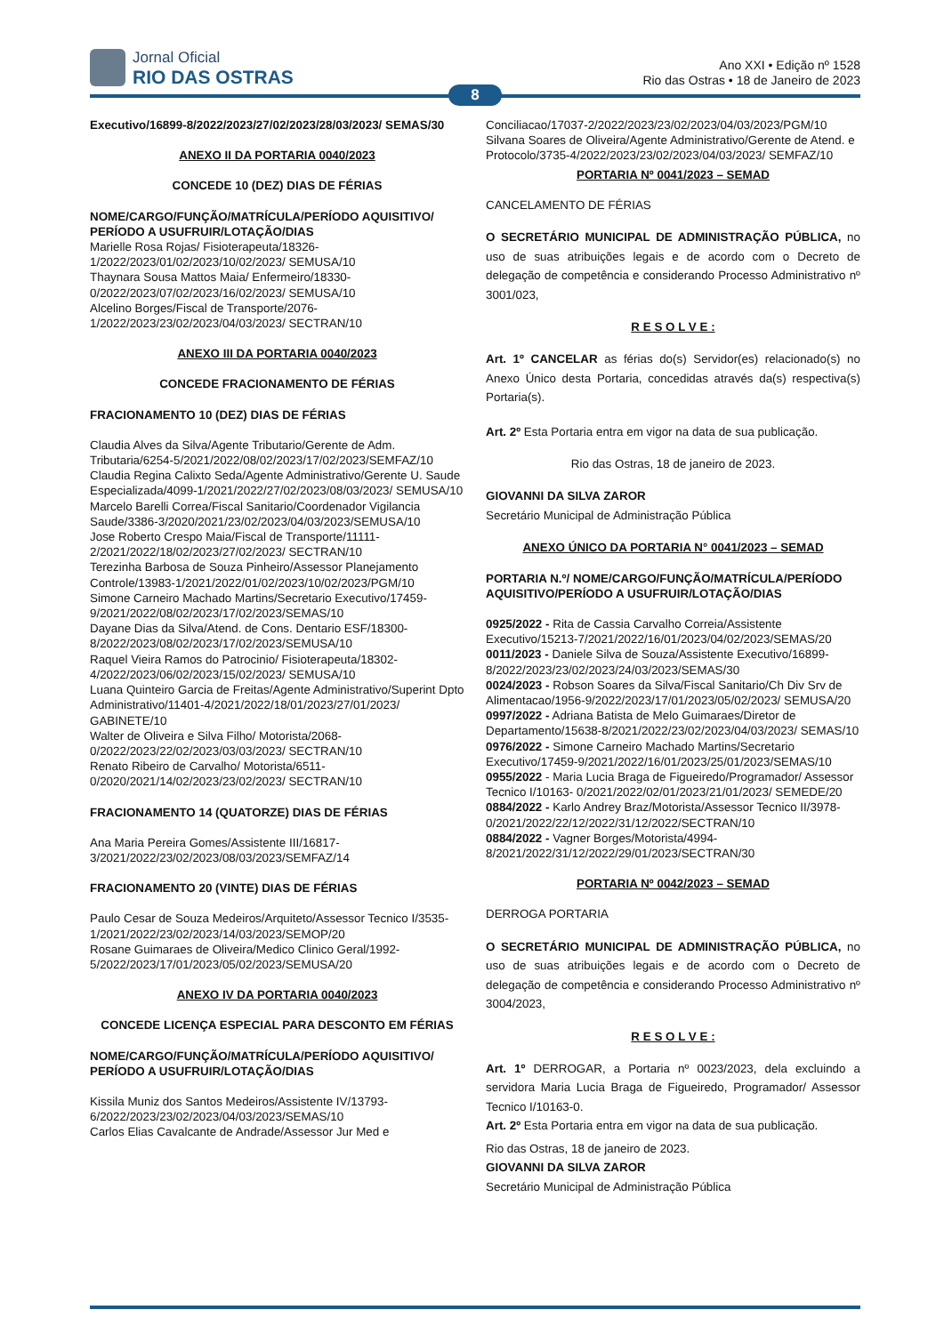Jornal Oficial
RIO DAS OSTRAS
Ano XXI • Edição nº 1528
Rio das Ostras • 18 de Janeiro de 2023
8
Executivo/16899-8/2022/2023/27/02/2023/28/03/2023/ SEMAS/30
ANEXO II DA PORTARIA 0040/2023
CONCEDE 10 (DEZ) DIAS DE FÉRIAS
NOME/CARGO/FUNÇÃO/MATRÍCULA/PERÍODO AQUISITIVO/ PERÍODO A USUFRUIR/LOTAÇÃO/DIAS
Marielle Rosa Rojas/ Fisioterapeuta/18326-1/2022/2023/01/02/2023/10/02/2023/ SEMUSA/10
Thaynara Sousa Mattos Maia/ Enfermeiro/18330-0/2022/2023/07/02/2023/16/02/2023/ SEMUSA/10
Alcelino Borges/Fiscal de Transporte/2076-1/2022/2023/23/02/2023/04/03/2023/ SECTRAN/10
ANEXO III DA PORTARIA 0040/2023
CONCEDE FRACIONAMENTO DE FÉRIAS
FRACIONAMENTO 10 (DEZ) DIAS DE FÉRIAS
Claudia Alves da Silva/Agente Tributario/Gerente de Adm. Tributaria/6254-5/2021/2022/08/02/2023/17/02/2023/SEMFAZ/10
Claudia Regina Calixto Seda/Agente Administrativo/Gerente U. Saude Especializada/4099-1/2021/2022/27/02/2023/08/03/2023/ SEMUSA/10
Marcelo Barelli Correa/Fiscal Sanitario/Coordenador Vigilancia Saude/3386-3/2020/2021/23/02/2023/04/03/2023/SEMUSA/10
Jose Roberto Crespo Maia/Fiscal de Transporte/11111-2/2021/2022/18/02/2023/27/02/2023/ SECTRAN/10
Terezinha Barbosa de Souza Pinheiro/Assessor Planejamento Controle/13983-1/2021/2022/01/02/2023/10/02/2023/PGM/10
Simone Carneiro Machado Martins/Secretario Executivo/17459-9/2021/2022/08/02/2023/17/02/2023/SEMAS/10
Dayane Dias da Silva/Atend. de Cons. Dentario ESF/18300-8/2022/2023/08/02/2023/17/02/2023/SEMUSA/10
Raquel Vieira Ramos do Patrocinio/ Fisioterapeuta/18302-4/2022/2023/06/02/2023/15/02/2023/ SEMUSA/10
Luana Quinteiro Garcia de Freitas/Agente Administrativo/Superint Dpto Administrativo/11401-4/2021/2022/18/01/2023/27/01/2023/ GABINETE/10
Walter de Oliveira e Silva Filho/ Motorista/2068-0/2022/2023/22/02/2023/03/03/2023/ SECTRAN/10
Renato Ribeiro de Carvalho/ Motorista/6511-0/2020/2021/14/02/2023/23/02/2023/ SECTRAN/10
FRACIONAMENTO 14 (QUATORZE) DIAS DE FÉRIAS
Ana Maria Pereira Gomes/Assistente III/16817-3/2021/2022/23/02/2023/08/03/2023/SEMFAZ/14
FRACIONAMENTO 20 (VINTE) DIAS DE FÉRIAS
Paulo Cesar de Souza Medeiros/Arquiteto/Assessor Tecnico I/3535-1/2021/2022/23/02/2023/14/03/2023/SEMOP/20
Rosane Guimaraes de Oliveira/Medico Clinico Geral/1992-5/2022/2023/17/01/2023/05/02/2023/SEMUSA/20
ANEXO IV DA PORTARIA 0040/2023
CONCEDE LICENÇA ESPECIAL PARA DESCONTO EM FÉRIAS
NOME/CARGO/FUNÇÃO/MATRÍCULA/PERÍODO AQUISITIVO/ PERÍODO A USUFRUIR/LOTAÇÃO/DIAS
Kissila Muniz dos Santos Medeiros/Assistente IV/13793-6/2022/2023/23/02/2023/04/03/2023/SEMAS/10
Carlos Elias Cavalcante de Andrade/Assessor Jur Med e
Conciliacao/17037-2/2022/2023/23/02/2023/04/03/2023/PGM/10
Silvana Soares de Oliveira/Agente Administrativo/Gerente de Atend. e Protocolo/3735-4/2022/2023/23/02/2023/04/03/2023/ SEMFAZ/10
PORTARIA Nº 0041/2023 – SEMAD
CANCELAMENTO DE FÉRIAS
O SECRETÁRIO MUNICIPAL DE ADMINISTRAÇÃO PÚBLICA, no uso de suas atribuições legais e de acordo com o Decreto de delegação de competência e considerando Processo Administrativo nº 3001/023,
R E S O L V E :
Art. 1º CANCELAR as férias do(s) Servidor(es) relacionado(s) no Anexo Único desta Portaria, concedidas através da(s) respectiva(s) Portaria(s).
Art. 2º Esta Portaria entra em vigor na data de sua publicação.
Rio das Ostras, 18 de janeiro de 2023.
GIOVANNI DA SILVA ZAROR
Secretário Municipal de Administração Pública
ANEXO ÚNICO DA PORTARIA N° 0041/2023 – SEMAD
PORTARIA N.º/ NOME/CARGO/FUNÇÃO/MATRÍCULA/PERÍODO AQUISITIVO/PERÍODO A USUFRUIR/LOTAÇÃO/DIAS
0925/2022 - Rita de Cassia Carvalho Correia/Assistente Executivo/15213-7/2021/2022/16/01/2023/04/02/2023/SEMAS/20
0011/2023 - Daniele Silva de Souza/Assistente Executivo/16899-8/2022/2023/23/02/2023/24/03/2023/SEMAS/30
0024/2023 - Robson Soares da Silva/Fiscal Sanitario/Ch Div Srv de Alimentacao/1956-9/2022/2023/17/01/2023/05/02/2023/ SEMUSA/20
0997/2022 - Adriana Batista de Melo Guimaraes/Diretor de Departamento/15638-8/2021/2022/23/02/2023/04/03/2023/ SEMAS/10
0976/2022 - Simone Carneiro Machado Martins/Secretario Executivo/17459-9/2021/2022/16/01/2023/25/01/2023/SEMAS/10
0955/2022 - Maria Lucia Braga de Figueiredo/Programador/ Assessor Tecnico I/10163- 0/2021/2022/02/01/2023/21/01/2023/ SEMEDE/20
0884/2022 - Karlo Andrey Braz/Motorista/Assessor Tecnico II/3978-0/2021/2022/22/12/2022/31/12/2022/SECTRAN/10
0884/2022 - Vagner Borges/Motorista/4994-8/2021/2022/31/12/2022/29/01/2023/SECTRAN/30
PORTARIA Nº 0042/2023 – SEMAD
DERROGA PORTARIA
O SECRETÁRIO MUNICIPAL DE ADMINISTRAÇÃO PÚBLICA, no uso de suas atribuições legais e de acordo com o Decreto de delegação de competência e considerando Processo Administrativo nº 3004/2023,
R E S O L V E :
Art. 1º DERROGAR, a Portaria nº 0023/2023, dela excluindo a servidora Maria Lucia Braga de Figueiredo, Programador/ Assessor Tecnico I/10163-0.
Art. 2º Esta Portaria entra em vigor na data de sua publicação.
Rio das Ostras, 18 de janeiro de 2023.
GIOVANNI DA SILVA ZAROR
Secretário Municipal de Administração Pública